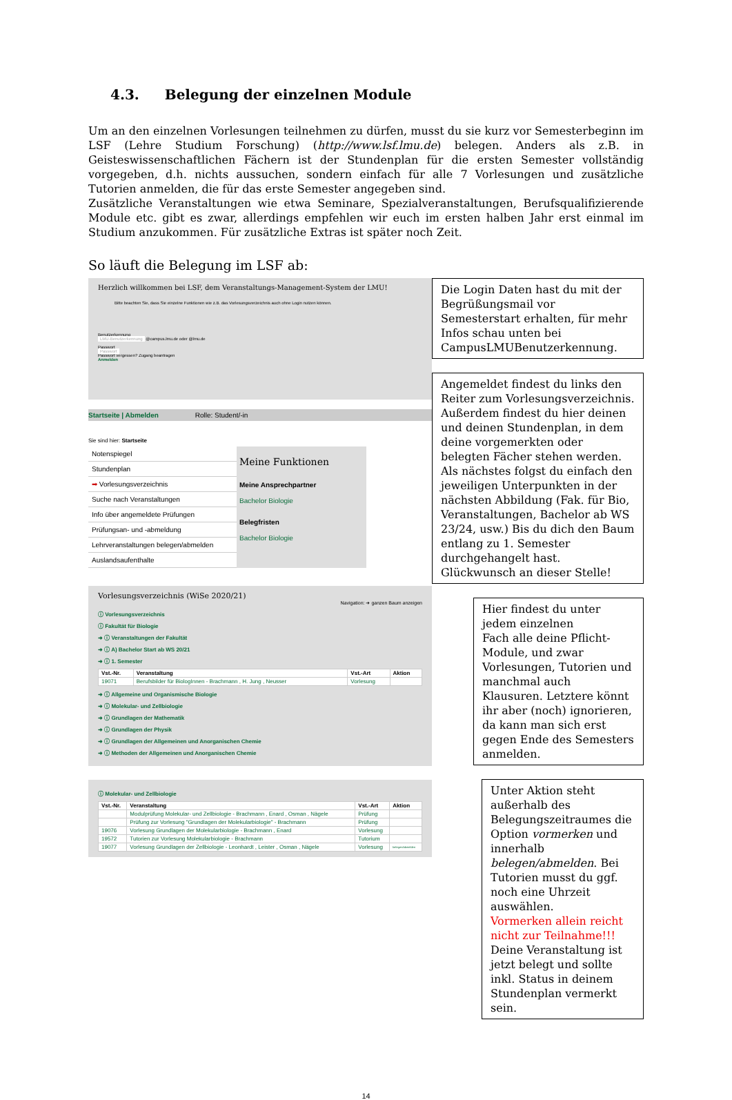4.3. Belegung der einzelnen Module
Um an den einzelnen Vorlesungen teilnehmen zu dürfen, musst du sie kurz vor Semesterbeginn im LSF (Lehre Studium Forschung) (http://www.lsf.lmu.de) belegen. Anders als z.B. in Geisteswissenschaftlichen Fächern ist der Stundenplan für die ersten Semester vollständig vorgegeben, d.h. nichts aussuchen, sondern einfach für alle 7 Vorlesungen und zusätzliche Tutorien anmelden, die für das erste Semester angegeben sind.
Zusätzliche Veranstaltungen wie etwa Seminare, Spezialveranstaltungen, Berufsqualifizierende Module etc. gibt es zwar, allerdings empfehlen wir euch im ersten halben Jahr erst einmal im Studium anzukommen. Für zusätzliche Extras ist später noch Zeit.
So läuft die Belegung im LSF ab:
Herzlich willkommen bei LSF, dem Veranstaltungs-Management-System der LMU!
Bitte beachten Sie, dass Sie einzelne Funktionen wie z.B. das Vorlesungsverzeichnis auch ohne Login nutzen können.
Benutzerkennung
LMU-Benutzerkennung @campus.lmu.de oder @lmu.de
Passwort
Passwort
Passwort vergessen? Zugang beantragen
Anmelden
Startseite | Abmelden Rolle: Student/-in
Sie sind hier: Startseite
Notenspiegel
Stundenplan
➡ Vorlesungsverzeichnis
Suche nach Veranstaltungen
Info über angemeldete Prüfungen
Prüfungsan- und -abmeldung
Lehrveranstaltungen belegen/abmelden
Auslandsaufenthalte
Meine Funktionen
Meine Ansprechpartner
Bachelor Biologie
Belegfristen
Bachelor Biologie
Vorlesungsverzeichnis (WiSe 2020/21)
Navigation: ➜ ganzen Baum anzeigen
ⓘ Vorlesungsverzeichnis
ⓘ Fakultät für Biologie
➜ ⓘ Veranstaltungen der Fakultät
➜ ⓘ A) Bachelor Start ab WS 20/21
➜ ⓘ 1. Semester
| Vst.-Nr. | Veranstaltung | Vst.-Art | Aktion |
| --- | --- | --- | --- |
| 19071 | Berufsbilder für BiologInnen - Brachmann , H. Jung , Neusser | Vorlesung | |
➜ ⓘ Allgemeine und Organismische Biologie
➜ ⓘ Molekular- und Zellbiologie
➜ ⓘ Grundlagen der Mathematik
➜ ⓘ Grundlagen der Physik
➜ ⓘ Grundlagen der Allgemeinen und Anorganischen Chemie
➜ ⓘ Methoden der Allgemeinen und Anorganischen Chemie
ⓘ Molekular- und Zellbiologie
| Vst.-Nr. | Veranstaltung | Vst.-Art | Aktion |
| --- | --- | --- | --- |
| | Modulprüfung Molekular- und Zellbiologie - Brachmann , Enard , Osman , Nägele | Prüfung | |
| | Prüfung zur Vorlesung "Grundlagen der Molekularbiologie" - Brachmann | Prüfung | |
| 19076 | Vorlesung Grundlagen der Molekularbiologie - Brachmann , Enard | Vorlesung | |
| 19572 | Tutorien zur Vorlesung Molekularbiologie - Brachmann | Tutorium | |
| 19077 | Vorlesung Grundlagen der Zellbiologie - Leonhardt , Leister , Osman , Nägele | Vorlesung | belegen/abmelden |
Die Login Daten hast du mit der Begrüßungsmail vor Semesterstart erhalten, für mehr Infos schau unten bei CampusLMUBenutzerkennung.
Angemeldet findest du links den Reiter zum Vorlesungsverzeichnis.
Außerdem findest du hier deinen und deinen Stundenplan, in dem deine vorgemerkten oder belegten Fächer stehen werden.
Als nächstes folgst du einfach den jeweiligen Unterpunkten in der nächsten Abbildung (Fak. für Bio, Veranstaltungen, Bachelor ab WS 23/24, usw.) Bis du dich den Baum entlang zu 1. Semester durchgehangelt hast. Glückwunsch an dieser Stelle!
Hier findest du unter jedem einzelnen
Fach alle deine Pflicht-Module, und zwar Vorlesungen, Tutorien und manchmal auch Klausuren. Letztere könnt ihr aber (noch) ignorieren, da kann man sich erst gegen Ende des Semesters anmelden.
Unter Aktion steht außerhalb des Belegungszeitraumes die Option vormerken und innerhalb belegen/abmelden. Bei Tutorien musst du ggf. noch eine Uhrzeit auswählen.
Vormerken allein reicht nicht zur Teilnahme!!!
Deine Veranstaltung ist jetzt belegt und sollte inkl. Status in deinem Stundenplan vermerkt sein.
14